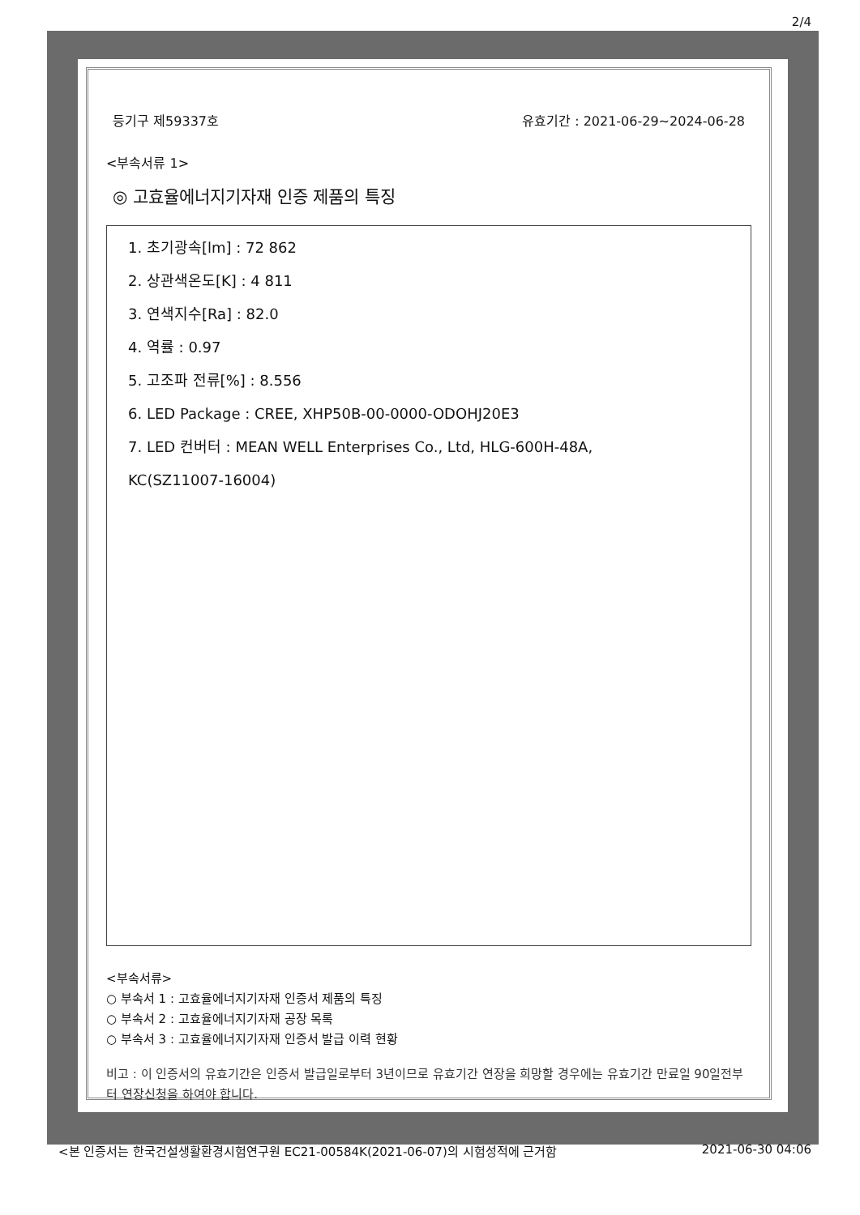2/4
등기구 제59337호 유효기간 : 2021-06-29~2024-06-28
<부속서류 1>
◎ 고효율에너지기자재 인증 제품의 특징
1. 초기광속[lm] : 72 862
2. 상관색온도[K] : 4 811
3. 연색지수[Ra] : 82.0
4. 역률 : 0.97
5. 고조파 전류[%] : 8.556
6. LED Package : CREE, XHP50B-00-0000-ODOHJ20E3
7. LED 컨버터 : MEAN WELL Enterprises Co., Ltd, HLG-600H-48A,
KC(SZ11007-16004)
<부속서류>
○ 부속서 1 : 고효율에너지기자재 인증서 제품의 특징
○ 부속서 2 : 고효율에너지기자재 공장 목록
○ 부속서 3 : 고효율에너지기자재 인증서 발급 이력 현황
비고 : 이 인증서의 유효기간은 인증서 발급일로부터 3년이므로 유효기간 연장을 희망할 경우에는 유효기간 만료일 90일전부터 연장신청을 하여야 합니다.
<본 인증서는 한국건설생활환경시험연구원 EC21-00584K(2021-06-07)의 시험성적에 근거함 2021-06-30 04:06